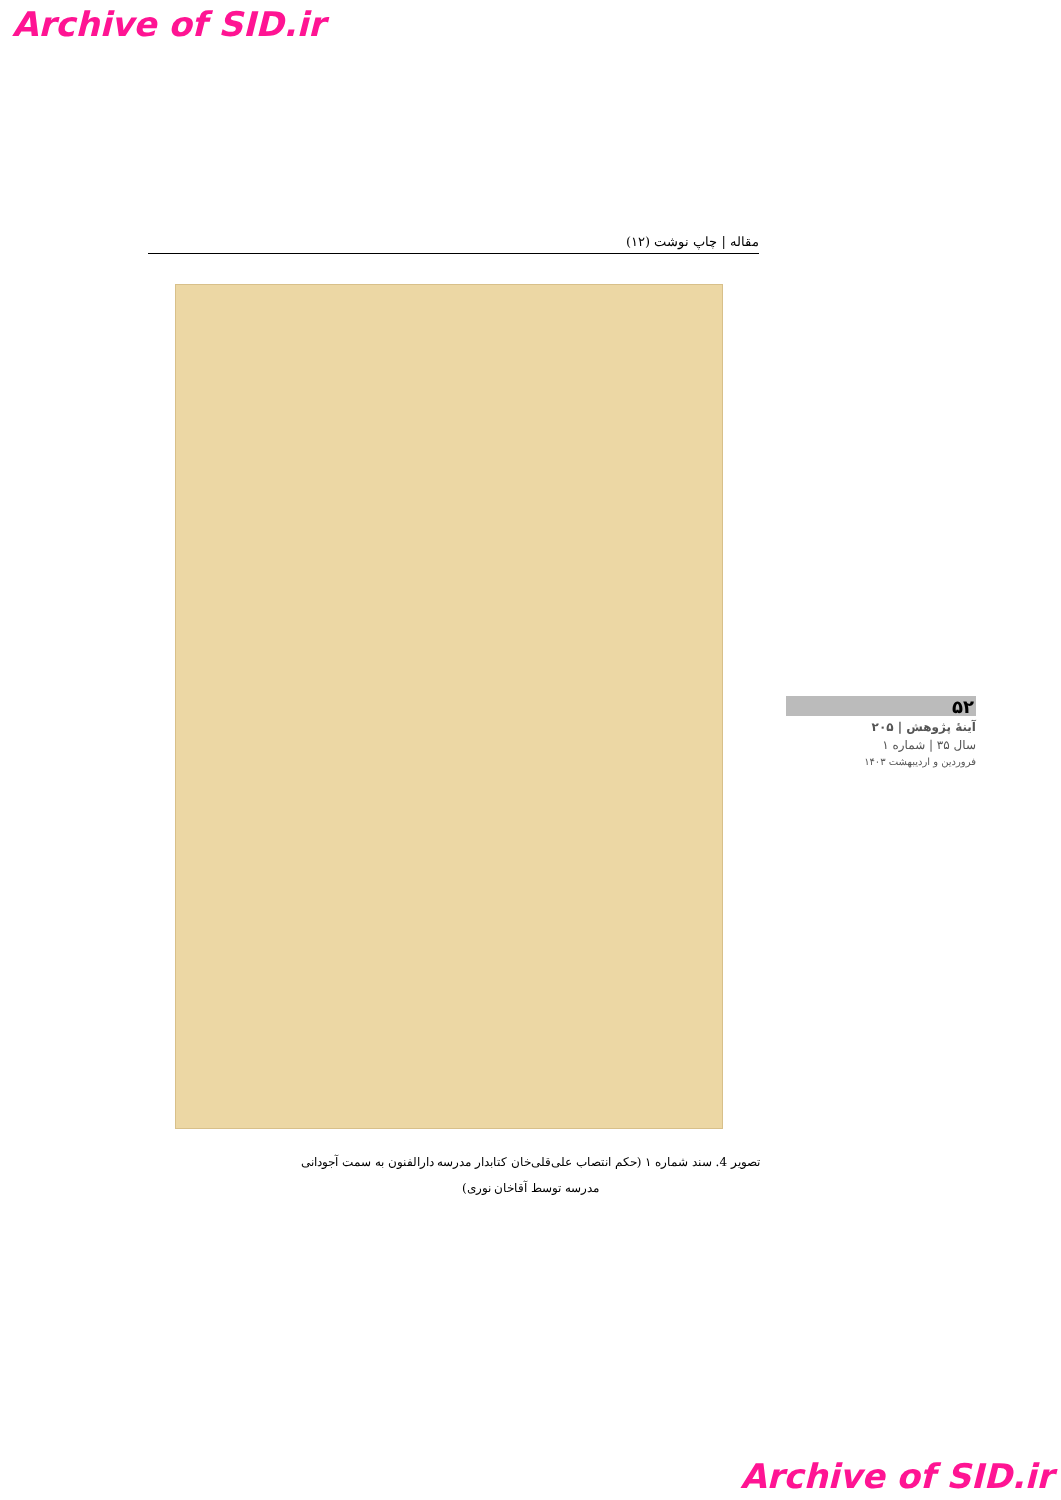Archive of SID.ir
مقاله | چاپ نوشت (۱۲)
۵۲
آینهٔ پژوهش | ۲۰۵
سال ۳۵ | شماره ۱
فروردین و اردیبهشت ۱۴۰۳
تصویر 4. سند شماره ۱ (حکم انتصاب علی‌قلی‌خان کتابدار مدرسه دارالفنون به سمت آجودانی مدرسه توسط آقاخان نوری)
Archive of SID.ir